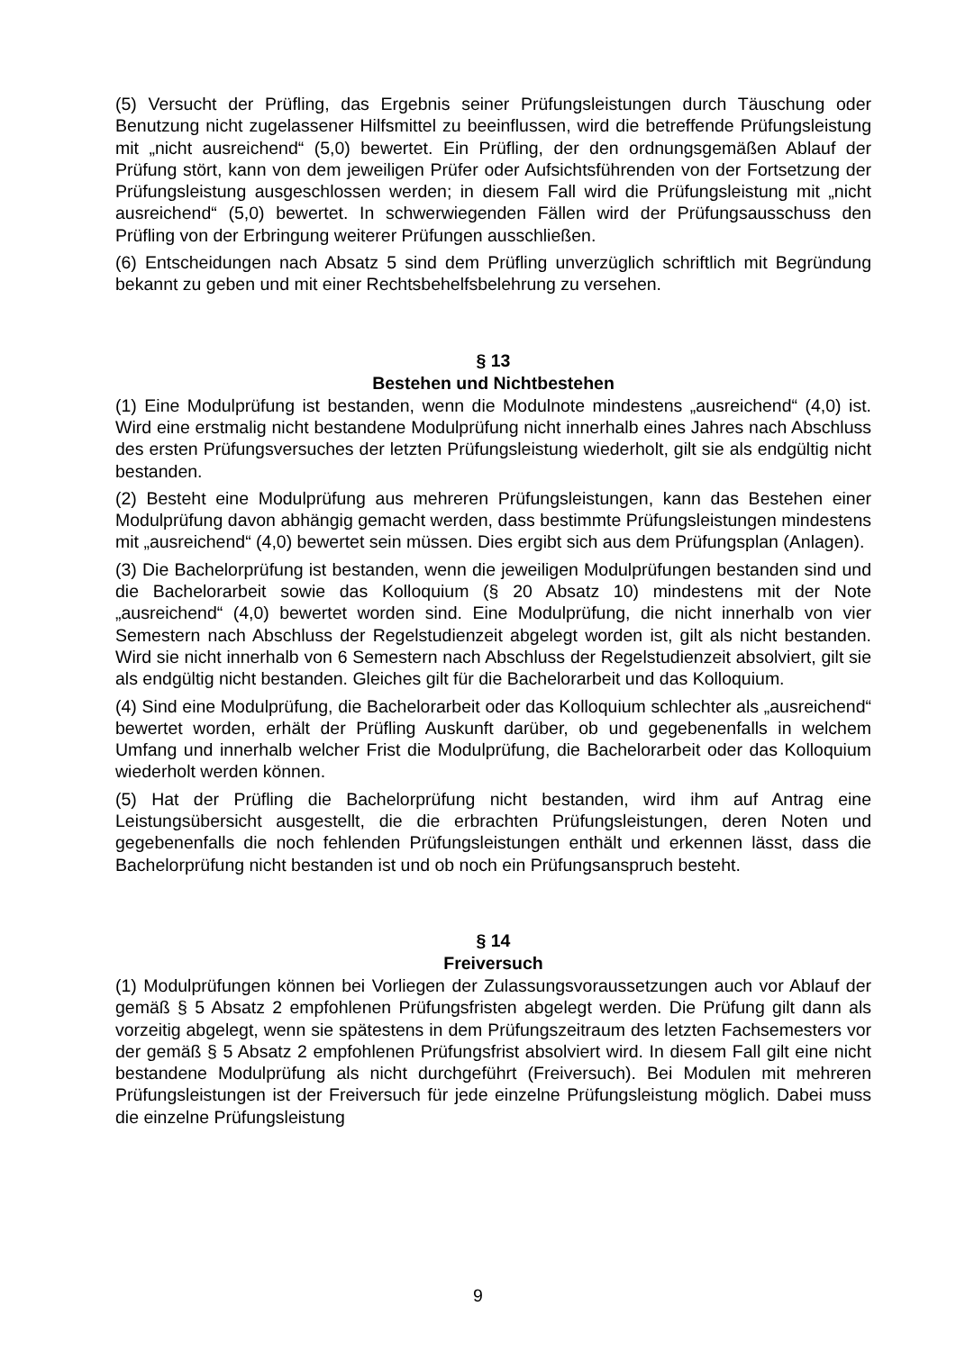(5) Versucht der Prüfling, das Ergebnis seiner Prüfungsleistungen durch Täuschung oder Benutzung nicht zugelassener Hilfsmittel zu beeinflussen, wird die betreffende Prüfungsleistung mit „nicht ausreichend“ (5,0) bewertet. Ein Prüfling, der den ordnungsgemäßen Ablauf der Prüfung stört, kann von dem jeweiligen Prüfer oder Aufsichtsführenden von der Fortsetzung der Prüfungsleistung ausgeschlossen werden; in diesem Fall wird die Prüfungsleistung mit „nicht ausreichend“ (5,0) bewertet. In schwerwiegenden Fällen wird der Prüfungsausschuss den Prüfling von der Erbringung weiterer Prüfungen ausschließen.
(6) Entscheidungen nach Absatz 5 sind dem Prüfling unverzüglich schriftlich mit Begründung bekannt zu geben und mit einer Rechtsbehelfsbelehrung zu versehen.
§ 13
Bestehen und Nichtbestehen
(1) Eine Modulprüfung ist bestanden, wenn die Modulnote mindestens „ausreichend“ (4,0) ist. Wird eine erstmalig nicht bestandene Modulprüfung nicht innerhalb eines Jahres nach Abschluss des ersten Prüfungsversuches der letzten Prüfungsleistung wiederholt, gilt sie als endgültig nicht bestanden.
(2) Besteht eine Modulprüfung aus mehreren Prüfungsleistungen, kann das Bestehen einer Modulprüfung davon abhängig gemacht werden, dass bestimmte Prüfungsleistungen mindestens mit „ausreichend“ (4,0) bewertet sein müssen. Dies ergibt sich aus dem Prüfungsplan (Anlagen).
(3) Die Bachelorprüfung ist bestanden, wenn die jeweiligen Modulprüfungen bestanden sind und die Bachelorarbeit sowie das Kolloquium (§ 20 Absatz 10) mindestens mit der Note „ausreichend“ (4,0) bewertet worden sind. Eine Modulprüfung, die nicht innerhalb von vier Semestern nach Abschluss der Regelstudienzeit abgelegt worden ist, gilt als nicht bestanden. Wird sie nicht innerhalb von 6 Semestern nach Abschluss der Regelstudienzeit absolviert, gilt sie als endgültig nicht bestanden. Gleiches gilt für die Bachelorarbeit und das Kolloquium.
(4) Sind eine Modulprüfung, die Bachelorarbeit oder das Kolloquium schlechter als „ausreichend“ bewertet worden, erhält der Prüfling Auskunft darüber, ob und gegebenenfalls in welchem Umfang und innerhalb welcher Frist die Modulprüfung, die Bachelorarbeit oder das Kolloquium wiederholt werden können.
(5) Hat der Prüfling die Bachelorprüfung nicht bestanden, wird ihm auf Antrag eine Leistungsübersicht ausgestellt, die die erbrachten Prüfungsleistungen, deren Noten und gegebenenfalls die noch fehlenden Prüfungsleistungen enthält und erkennen lässt, dass die Bachelorprüfung nicht bestanden ist und ob noch ein Prüfungsanspruch besteht.
§ 14
Freiversuch
(1) Modulprüfungen können bei Vorliegen der Zulassungsvoraussetzungen auch vor Ablauf der gemäß § 5 Absatz 2 empfohlenen Prüfungsfristen abgelegt werden. Die Prüfung gilt dann als vorzeitig abgelegt, wenn sie spätestens in dem Prüfungszeitraum des letzten Fachsemesters vor der gemäß § 5 Absatz 2 empfohlenen Prüfungsfrist absolviert wird. In diesem Fall gilt eine nicht bestandene Modulprüfung als nicht durchgeführt (Freiversuch). Bei Modulen mit mehreren Prüfungsleistungen ist der Freiversuch für jede einzelne Prüfungsleistung möglich. Dabei muss die einzelne Prüfungsleistung
9